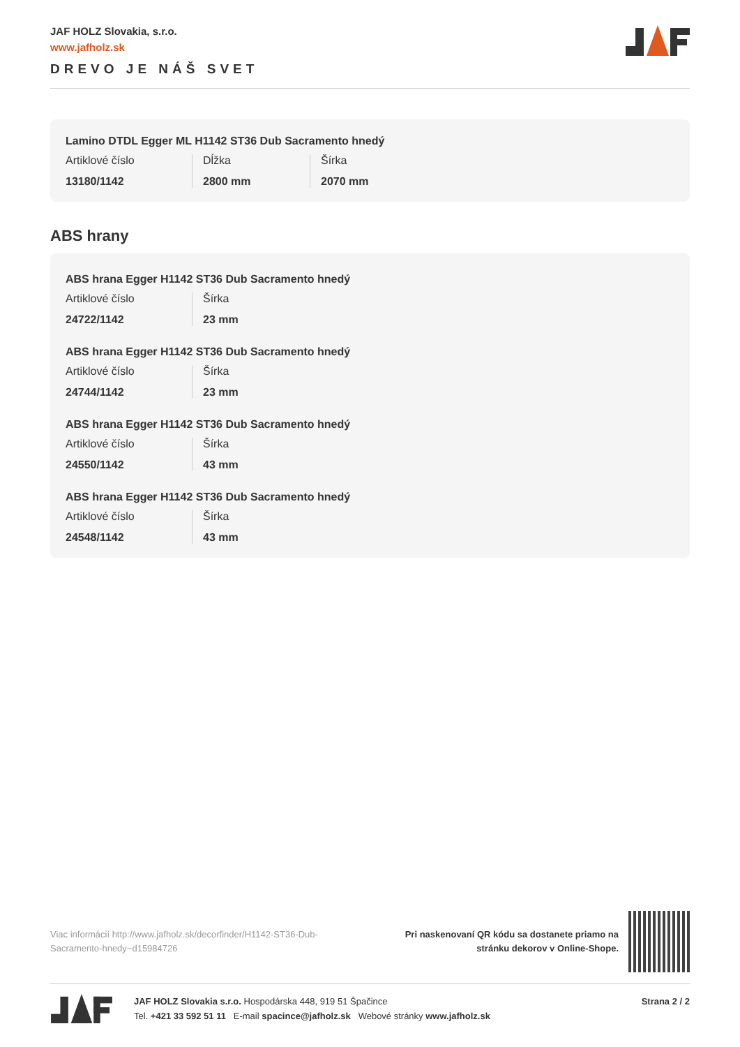JAF HOLZ Slovakia, s.r.o.
www.jafholz.sk
DREVO JE NÁŠ SVET
Lamino DTDL Egger ML H1142 ST36 Dub Sacramento hnedý
Artiklové číslo
13180/1142
Dĺžka
2800 mm
Šírka
2070 mm
ABS hrany
ABS hrana Egger H1142 ST36 Dub Sacramento hnedý
Artiklové číslo
24722/1142
Šírka
23 mm
ABS hrana Egger H1142 ST36 Dub Sacramento hnedý
Artiklové číslo
24744/1142
Šírka
23 mm
ABS hrana Egger H1142 ST36 Dub Sacramento hnedý
Artiklové číslo
24550/1142
Šírka
43 mm
ABS hrana Egger H1142 ST36 Dub Sacramento hnedý
Artiklové číslo
24548/1142
Šírka
43 mm
Viac informácií http://www.jafholz.sk/decorfinder/H1142-ST36-Dub-Sacramento-hnedy~d15984726
Pri naskenovaní QR kódu sa dostanete priamo na
stránku dekorov v Online-Shope.
JAF HOLZ Slovakia s.r.o. Hospodárska 448, 919 51 Špačince
Tel. +421 33 592 51 11 E-mail spacince@jafholz.sk Webové stránky www.jafholz.sk
Strana 2 / 2